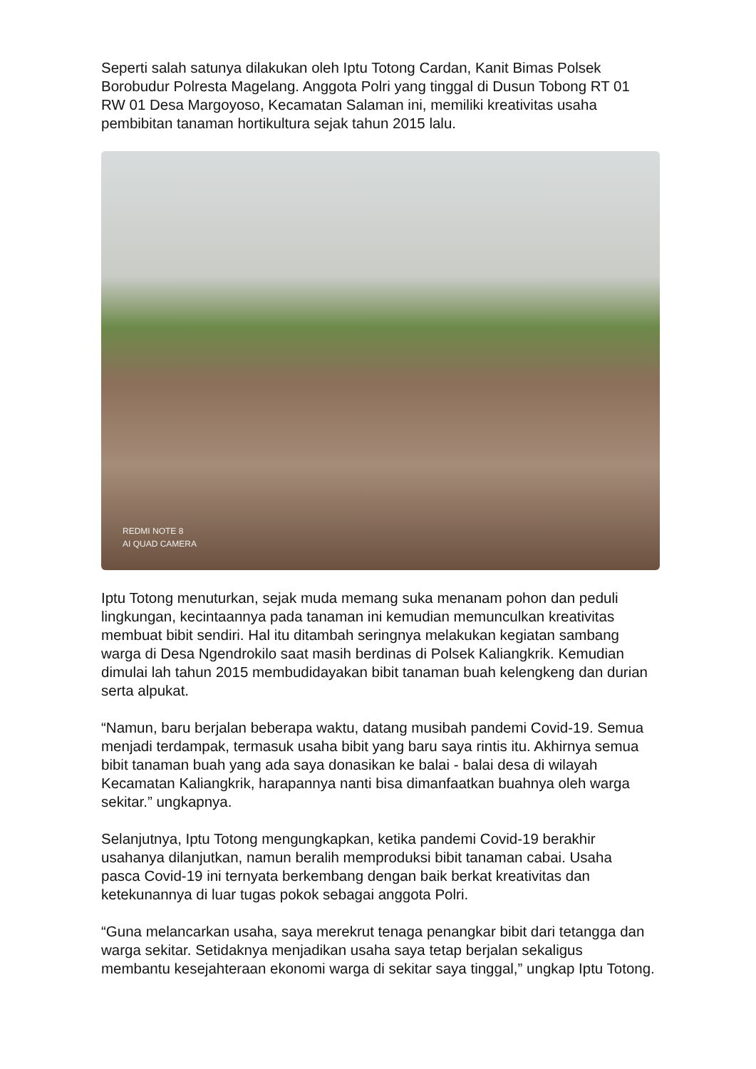Seperti salah satunya dilakukan oleh Iptu Totong Cardan, Kanit Bimas Polsek Borobudur Polresta Magelang. Anggota Polri yang tinggal di Dusun Tobong RT 01 RW 01 Desa Margoyoso, Kecamatan Salaman ini, memiliki kreativitas usaha pembibitan tanaman hortikultura sejak tahun 2015 lalu.
REDMI NOTE 8
AI QUAD CAMERA
Iptu Totong menuturkan, sejak muda memang suka menanam pohon dan peduli lingkungan, kecintaannya pada tanaman ini kemudian memunculkan kreativitas membuat bibit sendiri. Hal itu ditambah seringnya melakukan kegiatan sambang warga di Desa Ngendrokilo saat masih berdinas di Polsek Kaliangkrik. Kemudian dimulai lah tahun 2015 membudidayakan bibit tanaman buah kelengkeng dan durian serta alpukat.
“Namun, baru berjalan beberapa waktu, datang musibah pandemi Covid-19. Semua menjadi terdampak, termasuk usaha bibit yang baru saya rintis itu. Akhirnya semua bibit tanaman buah yang ada saya donasikan ke balai - balai desa di wilayah Kecamatan Kaliangkrik, harapannya nanti bisa dimanfaatkan buahnya oleh warga sekitar.” ungkapnya.
Selanjutnya, Iptu Totong mengungkapkan, ketika pandemi Covid-19 berakhir usahanya dilanjutkan, namun beralih memproduksi bibit tanaman cabai. Usaha pasca Covid-19 ini ternyata berkembang dengan baik berkat kreativitas dan ketekunannya di luar tugas pokok sebagai anggota Polri.
“Guna melancarkan usaha, saya merekrut tenaga penangkar bibit dari tetangga dan warga sekitar. Setidaknya menjadikan usaha saya tetap berjalan sekaligus membantu kesejahteraan ekonomi warga di sekitar saya tinggal,” ungkap Iptu Totong.